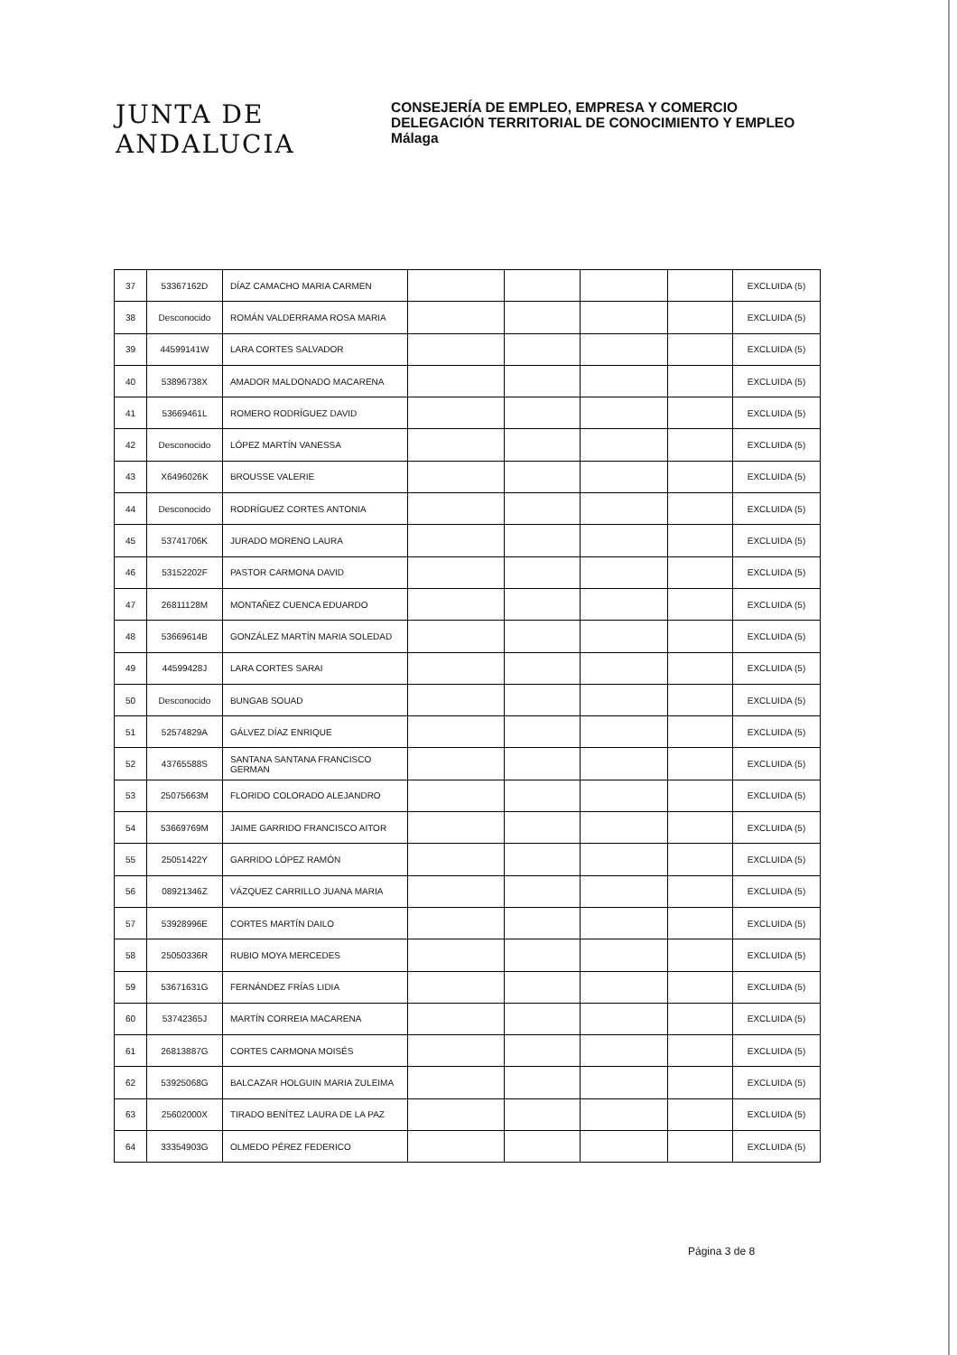JUNTA DE ANDALUCIA
CONSEJERÍA DE EMPLEO, EMPRESA Y COMERCIO
DELEGACIÓN TERRITORIAL DE CONOCIMIENTO Y EMPLEO
Málaga
| 37 | 53367162D | DÍAZ CAMACHO MARIA CARMEN | | | | | EXCLUIDA (5) |
| 38 | Desconocido | ROMÁN VALDERRAMA ROSA MARIA | | | | | EXCLUIDA (5) |
| 39 | 44599141W | LARA CORTES SALVADOR | | | | | EXCLUIDA (5) |
| 40 | 53896738X | AMADOR MALDONADO MACARENA | | | | | EXCLUIDA (5) |
| 41 | 53669461L | ROMERO RODRÍGUEZ DAVID | | | | | EXCLUIDA (5) |
| 42 | Desconocido | LÓPEZ MARTÍN VANESSA | | | | | EXCLUIDA (5) |
| 43 | X6496026K | BROUSSE VALERIE | | | | | EXCLUIDA (5) |
| 44 | Desconocido | RODRÍGUEZ CORTES ANTONIA | | | | | EXCLUIDA (5) |
| 45 | 53741706K | JURADO MORENO LAURA | | | | | EXCLUIDA (5) |
| 46 | 53152202F | PASTOR CARMONA DAVID | | | | | EXCLUIDA (5) |
| 47 | 26811128M | MONTAÑEZ CUENCA EDUARDO | | | | | EXCLUIDA (5) |
| 48 | 53669614B | GONZÁLEZ MARTÍN MARIA SOLEDAD | | | | | EXCLUIDA (5) |
| 49 | 44599428J | LARA CORTES SARAI | | | | | EXCLUIDA (5) |
| 50 | Desconocido | BUNGAB SOUAD | | | | | EXCLUIDA (5) |
| 51 | 52574829A | GÁLVEZ DÍAZ ENRIQUE | | | | | EXCLUIDA (5) |
| 52 | 43765588S | SANTANA SANTANA FRANCISCO GERMAN | | | | | EXCLUIDA (5) |
| 53 | 25075663M | FLORIDO COLORADO ALEJANDRO | | | | | EXCLUIDA (5) |
| 54 | 53669769M | JAIME GARRIDO FRANCISCO AITOR | | | | | EXCLUIDA (5) |
| 55 | 25051422Y | GARRIDO LÓPEZ RAMÓN | | | | | EXCLUIDA (5) |
| 56 | 08921346Z | VÁZQUEZ CARRILLO JUANA MARIA | | | | | EXCLUIDA (5) |
| 57 | 53928996E | CORTES MARTÍN DAILO | | | | | EXCLUIDA (5) |
| 58 | 25050336R | RUBIO MOYA MERCEDES | | | | | EXCLUIDA (5) |
| 59 | 53671631G | FERNÁNDEZ FRÍAS LIDIA | | | | | EXCLUIDA (5) |
| 60 | 53742365J | MARTÍN CORREIA MACARENA | | | | | EXCLUIDA (5) |
| 61 | 26813887G | CORTES CARMONA MOISÉS | | | | | EXCLUIDA (5) |
| 62 | 53925068G | BALCAZAR HOLGUIN MARIA ZULEIMA | | | | | EXCLUIDA (5) |
| 63 | 25602000X | TIRADO BENÍTEZ LAURA DE LA PAZ | | | | | EXCLUIDA (5) |
| 64 | 33354903G | OLMEDO PÉREZ FEDERICO | | | | | EXCLUIDA (5) |
Página 3 de 8